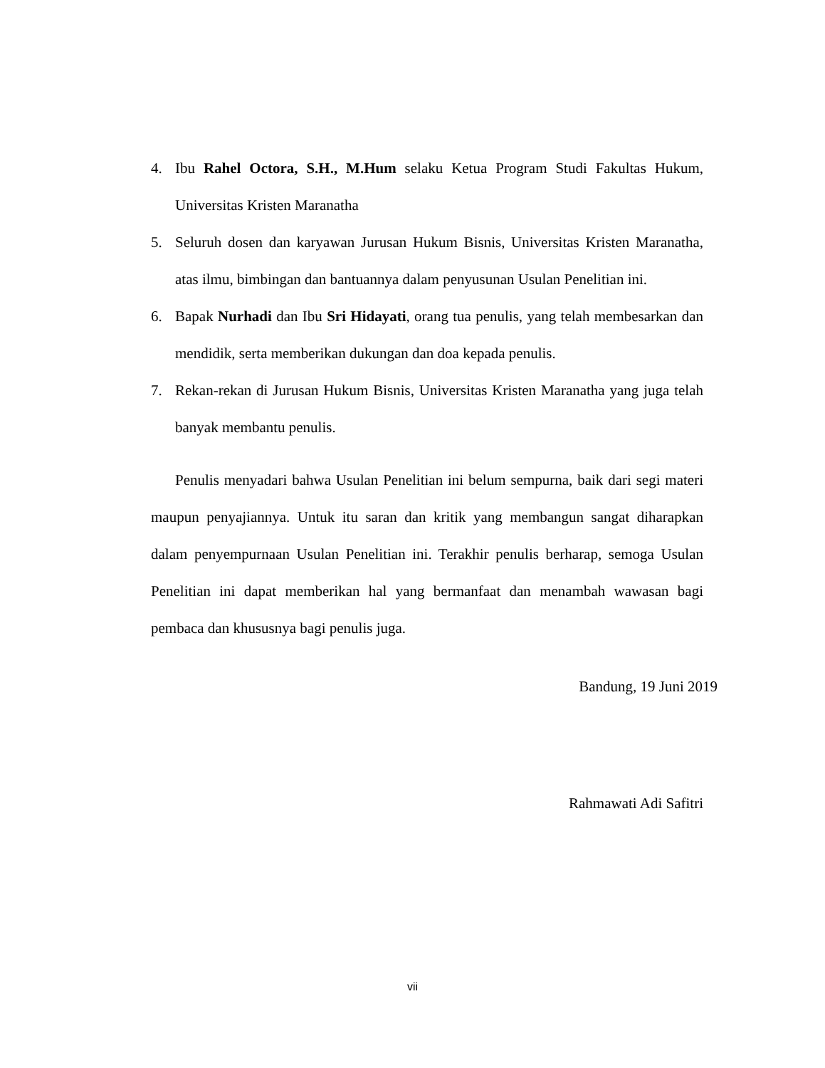4. Ibu Rahel Octora, S.H., M.Hum selaku Ketua Program Studi Fakultas Hukum, Universitas Kristen Maranatha
5. Seluruh dosen dan karyawan Jurusan Hukum Bisnis, Universitas Kristen Maranatha, atas ilmu, bimbingan dan bantuannya dalam penyusunan Usulan Penelitian ini.
6. Bapak Nurhadi dan Ibu Sri Hidayati, orang tua penulis, yang telah membesarkan dan mendidik, serta memberikan dukungan dan doa kepada penulis.
7. Rekan-rekan di Jurusan Hukum Bisnis, Universitas Kristen Maranatha yang juga telah banyak membantu penulis.
Penulis menyadari bahwa Usulan Penelitian ini belum sempurna, baik dari segi materi maupun penyajiannya. Untuk itu saran dan kritik yang membangun sangat diharapkan dalam penyempurnaan Usulan Penelitian ini. Terakhir penulis berharap, semoga Usulan Penelitian ini dapat memberikan hal yang bermanfaat dan menambah wawasan bagi pembaca dan khususnya bagi penulis juga.
Bandung, 19 Juni 2019
Rahmawati Adi Safitri
vii